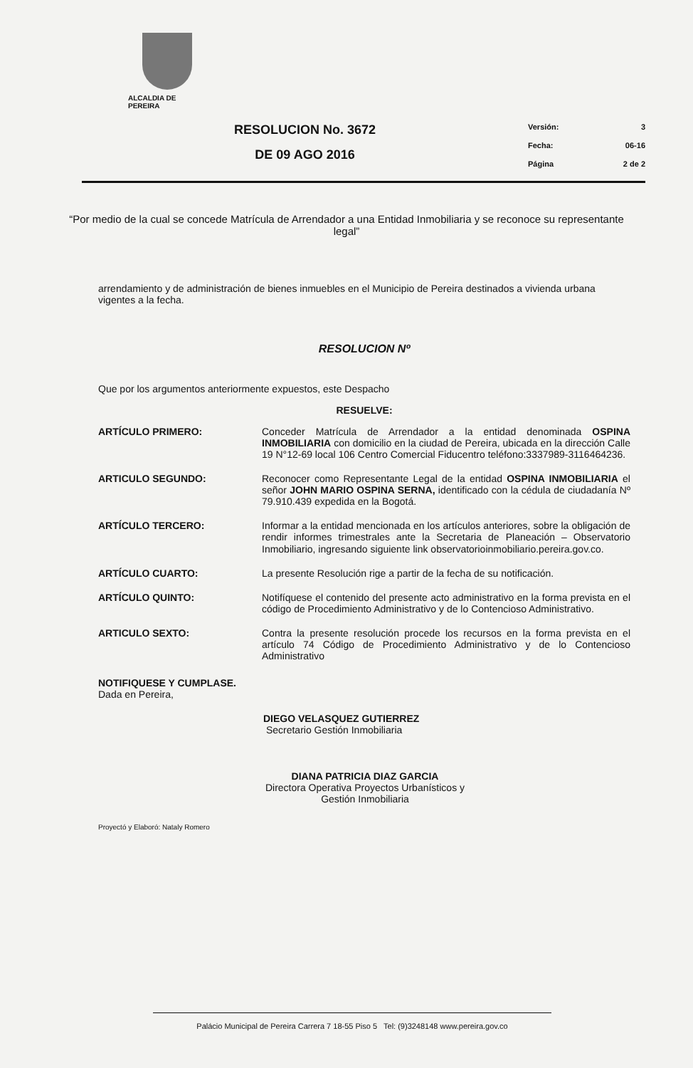ALCALDIA DE PEREIRA
RESOLUCION No. 3672
DE 09 AGO 2016
Versión: 3
Fecha: 06-16
Página 2 de 2
“Por medio de la cual se concede Matrícula de Arrendador a una Entidad Inmobiliaria y se reconoce su representante legal”
arrendamiento y de administración de bienes inmuebles en el Municipio de Pereira destinados a vivienda urbana vigentes a la fecha.
RESOLUCION Nº
Que por los argumentos anteriormente expuestos, este Despacho
RESUELVE:
ARTÍCULO PRIMERO: Conceder Matrícula de Arrendador a la entidad denominada OSPINA INMOBILIARIA con domicilio en la ciudad de Pereira, ubicada en la dirección Calle 19 N°12-69 local 106 Centro Comercial Fiducentro teléfono:3337989-3116464236.
ARTICULO SEGUNDO: Reconocer como Representante Legal de la entidad OSPINA INMOBILIARIA el señor JOHN MARIO OSPINA SERNA, identificado con la cédula de ciudadanía Nº 79.910.439 expedida en la Bogotá.
ARTÍCULO TERCERO: Informar a la entidad mencionada en los artículos anteriores, sobre la obligación de rendir informes trimestrales ante la Secretaria de Planeación – Observatorio Inmobiliario, ingresando siguiente link observatorioinmobiliario.pereira.gov.co.
ARTÍCULO CUARTO: La presente Resolución rige a partir de la fecha de su notificación.
ARTÍCULO QUINTO: Notifíquese el contenido del presente acto administrativo en la forma prevista en el código de Procedimiento Administrativo y de lo Contencioso Administrativo.
ARTICULO SEXTO: Contra la presente resolución procede los recursos en la forma prevista en el artículo 74 Código de Procedimiento Administrativo y de lo Contencioso Administrativo
NOTIFIQUESE Y CUMPLASE.
Dada en Pereira,
DIEGO VELASQUEZ GUTIERREZ
Secretario Gestión Inmobiliaria
DIANA PATRICIA DIAZ GARCIA
Directora Operativa Proyectos Urbanísticos y
Gestión Inmobiliaria
Proyectó y Elaboró: Nataly Romero
Palácio Municipal de Pereira Carrera 7 18-55 Piso 5 Tel: (9)3248148 www.pereira.gov.co